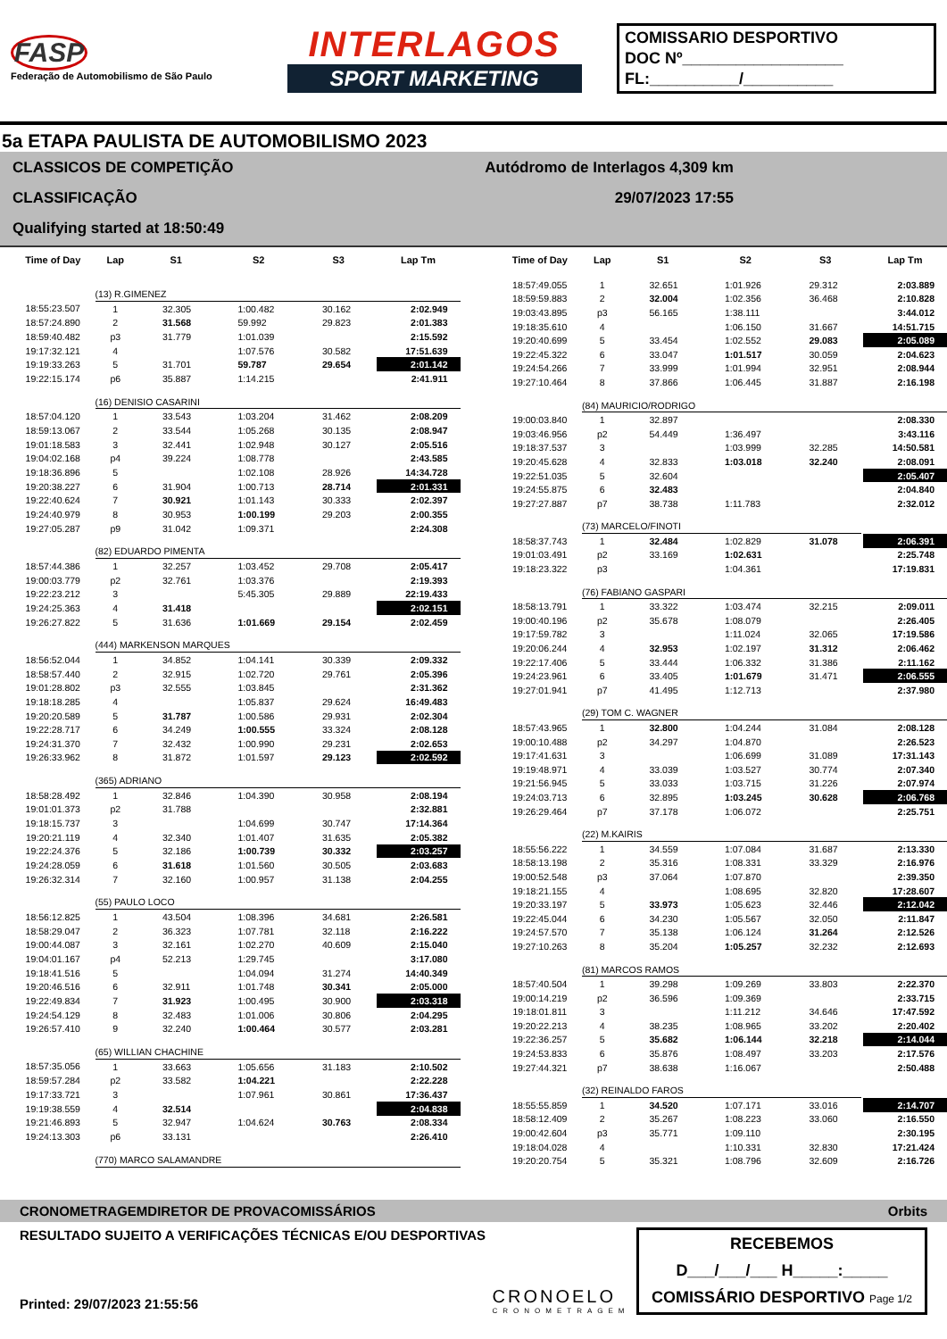FASP
Federação de Automobilismo de São Paulo
INTERLAGOS
SPORT MARKETING
COMISSARIO DESPORTIVO
DOC Nº__________________
FL:__________/__________
5a ETAPA PAULISTA DE AUTOMOBILISMO 2023
CLASSICOS DE COMPETIÇÃO
CLASSIFICAÇÃO
Qualifying started at 18:50:49
Autódromo de Interlagos 4,309 km
29/07/2023 17:55
| Time of Day | Lap | S1 | S2 | S3 | Lap Tm |
| --- | --- | --- | --- | --- | --- |
| | (13) R.GIMENEZ | | | | |
| 18:55:23.507 | 1 | 32.305 | 1:00.482 | 30.162 | 2:02.949 |
| 18:57:24.890 | 2 | 31.568 | 59.992 | 29.823 | 2:01.383 |
| 18:59:40.482 | p3 | 31.779 | 1:01.039 | | 2:15.592 |
| 19:17:32.121 | 4 | | 1:07.576 | 30.582 | 17:51.639 |
| 19:19:33.263 | 5 | 31.701 | 59.787 | 29.654 | 2:01.142 |
| 19:22:15.174 | p6 | 35.887 | 1:14.215 | | 2:41.911 |
| | (16) DENISIO CASARINI | | | | |
| 18:57:04.120 | 1 | 33.543 | 1:03.204 | 31.462 | 2:08.209 |
| 18:59:13.067 | 2 | 33.544 | 1:05.268 | 30.135 | 2:08.947 |
| 19:01:18.583 | 3 | 32.441 | 1:02.948 | 30.127 | 2:05.516 |
| 19:04:02.168 | p4 | 39.224 | 1:08.778 | | 2:43.585 |
| 19:18:36.896 | 5 | | 1:02.108 | 28.926 | 14:34.728 |
| 19:20:38.227 | 6 | 31.904 | 1:00.713 | 28.714 | 2:01.331 |
| 19:22:40.624 | 7 | 30.921 | 1:01.143 | 30.333 | 2:02.397 |
| 19:24:40.979 | 8 | 30.953 | 1:00.199 | 29.203 | 2:00.355 |
| 19:27:05.287 | p9 | 31.042 | 1:09.371 | | 2:24.308 |
| | (82) EDUARDO PIMENTA | | | | |
| 18:57:44.386 | 1 | 32.257 | 1:03.452 | 29.708 | 2:05.417 |
| 19:00:03.779 | p2 | 32.761 | 1:03.376 | | 2:19.393 |
| 19:22:23.212 | 3 | | 5:45.305 | 29.889 | 22:19.433 |
| 19:24:25.363 | 4 | 31.418 | | | 2:02.151 |
| 19:26:27.822 | 5 | 31.636 | 1:01.669 | 29.154 | 2:02.459 |
| | (444) MARKENSON MARQUES | | | | |
| 18:56:52.044 | 1 | 34.852 | 1:04.141 | 30.339 | 2:09.332 |
| 18:58:57.440 | 2 | 32.915 | 1:02.720 | 29.761 | 2:05.396 |
| 19:01:28.802 | p3 | 32.555 | 1:03.845 | | 2:31.362 |
| 19:18:18.285 | 4 | | 1:05.837 | 29.624 | 16:49.483 |
| 19:20:20.589 | 5 | 31.787 | 1:00.586 | 29.931 | 2:02.304 |
| 19:22:28.717 | 6 | 34.249 | 1:00.555 | 33.324 | 2:08.128 |
| 19:24:31.370 | 7 | 32.432 | 1:00.990 | 29.231 | 2:02.653 |
| 19:26:33.962 | 8 | 31.872 | 1:01.597 | 29.123 | 2:02.592 |
| | (365) ADRIANO | | | | |
| 18:58:28.492 | 1 | 32.846 | 1:04.390 | 30.958 | 2:08.194 |
| 19:01:01.373 | p2 | 31.788 | | | 2:32.881 |
| 19:18:15.737 | 3 | | 1:04.699 | 30.747 | 17:14.364 |
| 19:20:21.119 | 4 | 32.340 | 1:01.407 | 31.635 | 2:05.382 |
| 19:22:24.376 | 5 | 32.186 | 1:00.739 | 30.332 | 2:03.257 |
| 19:24:28.059 | 6 | 31.618 | 1:01.560 | 30.505 | 2:03.683 |
| 19:26:32.314 | 7 | 32.160 | 1:00.957 | 31.138 | 2:04.255 |
| | (55) PAULO LOCO | | | | |
| 18:56:12.825 | 1 | 43.504 | 1:08.396 | 34.681 | 2:26.581 |
| 18:58:29.047 | 2 | 36.323 | 1:07.781 | 32.118 | 2:16.222 |
| 19:00:44.087 | 3 | 32.161 | 1:02.270 | 40.609 | 2:15.040 |
| 19:04:01.167 | p4 | 52.213 | 1:29.745 | | 3:17.080 |
| 19:18:41.516 | 5 | | 1:04.094 | 31.274 | 14:40.349 |
| 19:20:46.516 | 6 | 32.911 | 1:01.748 | 30.341 | 2:05.000 |
| 19:22:49.834 | 7 | 31.923 | 1:00.495 | 30.900 | 2:03.318 |
| 19:24:54.129 | 8 | 32.483 | 1:01.006 | 30.806 | 2:04.295 |
| 19:26:57.410 | 9 | 32.240 | 1:00.464 | 30.577 | 2:03.281 |
| | (65) WILLIAN CHACHINE | | | | |
| 18:57:35.056 | 1 | 33.663 | 1:05.656 | 31.183 | 2:10.502 |
| 18:59:57.284 | p2 | 33.582 | 1:04.221 | | 2:22.228 |
| 19:17:33.721 | 3 | | 1:07.961 | 30.861 | 17:36.437 |
| 19:19:38.559 | 4 | 32.514 | | | 2:04.838 |
| 19:21:46.893 | 5 | 32.947 | 1:04.624 | 30.763 | 2:08.334 |
| 19:24:13.303 | p6 | 33.131 | | | 2:26.410 |
| | (770) MARCO SALAMANDRE | | | | |
| Time of Day | Lap | S1 | S2 | S3 | Lap Tm |
| --- | --- | --- | --- | --- | --- |
| 18:57:49.055 | 1 | 32.651 | 1:01.926 | 29.312 | 2:03.889 |
| 18:59:59.883 | 2 | 32.004 | 1:02.356 | 36.468 | 2:10.828 |
| 19:03:43.895 | p3 | 56.165 | 1:38.111 | | 3:44.012 |
| 19:18:35.610 | 4 | | 1:06.150 | 31.667 | 14:51.715 |
| 19:20:40.699 | 5 | 33.454 | 1:02.552 | 29.083 | 2:05.089 |
| 19:22:45.322 | 6 | 33.047 | 1:01.517 | 30.059 | 2:04.623 |
| 19:24:54.266 | 7 | 33.999 | 1:01.994 | 32.951 | 2:08.944 |
| 19:27:10.464 | 8 | 37.866 | 1:06.445 | 31.887 | 2:16.198 |
| | (84) MAURICIO/RODRIGO | | | | |
| 19:00:03.840 | 1 | 32.897 | | | 2:08.330 |
| 19:03:46.956 | p2 | 54.449 | 1:36.497 | | 3:43.116 |
| 19:18:37.537 | 3 | | 1:03.999 | 32.285 | 14:50.581 |
| 19:20:45.628 | 4 | 32.833 | 1:03.018 | 32.240 | 2:08.091 |
| 19:22:51.035 | 5 | 32.604 | | | 2:05.407 |
| 19:24:55.875 | 6 | 32.483 | | | 2:04.840 |
| 19:27:27.887 | p7 | 38.738 | 1:11.783 | | 2:32.012 |
| | (73) MARCELO/FINOTI | | | | |
| 18:58:37.743 | 1 | 32.484 | 1:02.829 | 31.078 | 2:06.391 |
| 19:01:03.491 | p2 | 33.169 | 1:02.631 | | 2:25.748 |
| 19:18:23.322 | p3 | | 1:04.361 | | 17:19.831 |
| | (76) FABIANO GASPARI | | | | |
| 18:58:13.791 | 1 | 33.322 | 1:03.474 | 32.215 | 2:09.011 |
| 19:00:40.196 | p2 | 35.678 | 1:08.079 | | 2:26.405 |
| 19:17:59.782 | 3 | | 1:11.024 | 32.065 | 17:19.586 |
| 19:20:06.244 | 4 | 32.953 | 1:02.197 | 31.312 | 2:06.462 |
| 19:22:17.406 | 5 | 33.444 | 1:06.332 | 31.386 | 2:11.162 |
| 19:24:23.961 | 6 | 33.405 | 1:01.679 | 31.471 | 2:06.555 |
| 19:27:01.941 | p7 | 41.495 | 1:12.713 | | 2:37.980 |
| | (29) TOM C. WAGNER | | | | |
| 18:57:43.965 | 1 | 32.800 | 1:04.244 | 31.084 | 2:08.128 |
| 19:00:10.488 | p2 | 34.297 | 1:04.870 | | 2:26.523 |
| 19:17:41.631 | 3 | | 1:06.699 | 31.089 | 17:31.143 |
| 19:19:48.971 | 4 | 33.039 | 1:03.527 | 30.774 | 2:07.340 |
| 19:21:56.945 | 5 | 33.033 | 1:03.715 | 31.226 | 2:07.974 |
| 19:24:03.713 | 6 | 32.895 | 1:03.245 | 30.628 | 2:06.768 |
| 19:26:29.464 | p7 | 37.178 | 1:06.072 | | 2:25.751 |
| | (22) M.KAIRIS | | | | |
| 18:55:56.222 | 1 | 34.559 | 1:07.084 | 31.687 | 2:13.330 |
| 18:58:13.198 | 2 | 35.316 | 1:08.331 | 33.329 | 2:16.976 |
| 19:00:52.548 | p3 | 37.064 | 1:07.870 | | 2:39.350 |
| 19:18:21.155 | 4 | | 1:08.695 | 32.820 | 17:28.607 |
| 19:20:33.197 | 5 | 33.973 | 1:05.623 | 32.446 | 2:12.042 |
| 19:22:45.044 | 6 | 34.230 | 1:05.567 | 32.050 | 2:11.847 |
| 19:24:57.570 | 7 | 35.138 | 1:06.124 | 31.264 | 2:12.526 |
| 19:27:10.263 | 8 | 35.204 | 1:05.257 | 32.232 | 2:12.693 |
| | (81) MARCOS RAMOS | | | | |
| 18:57:40.504 | 1 | 39.298 | 1:09.269 | 33.803 | 2:22.370 |
| 19:00:14.219 | p2 | 36.596 | 1:09.369 | | 2:33.715 |
| 19:18:01.811 | 3 | | 1:11.212 | 34.646 | 17:47.592 |
| 19:20:22.213 | 4 | 38.235 | 1:08.965 | 33.202 | 2:20.402 |
| 19:22:36.257 | 5 | 35.682 | 1:06.144 | 32.218 | 2:14.044 |
| 19:24:53.833 | 6 | 35.876 | 1:08.497 | 33.203 | 2:17.576 |
| 19:27:44.321 | p7 | 38.638 | 1:16.067 | | 2:50.488 |
| | (32) REINALDO FAROS | | | | |
| 18:55:55.859 | 1 | 34.520 | 1:07.171 | 33.016 | 2:14.707 |
| 18:58:12.409 | 2 | 35.267 | 1:08.223 | 33.060 | 2:16.550 |
| 19:00:42.604 | p3 | 35.771 | 1:09.110 | | 2:30.195 |
| 19:18:04.028 | 4 | | 1:10.331 | 32.830 | 17:21.424 |
| 19:20:20.754 | 5 | 35.321 | 1:08.796 | 32.609 | 2:16.726 |
CRONOMETRAGEM DIRETOR DE PROVA COMISSÁRIOS Orbits
RESULTADO SUJEITO A VERIFICAÇÕES TÉCNICAS E/OU DESPORTIVAS
Printed: 29/07/2023 21:55:56
CRONOELO
CRONOMETRAGEM
RECEBEMOS
D___/___/___ H_____:_____
COMISSÁRIO DESPORTIVO Page 1/2